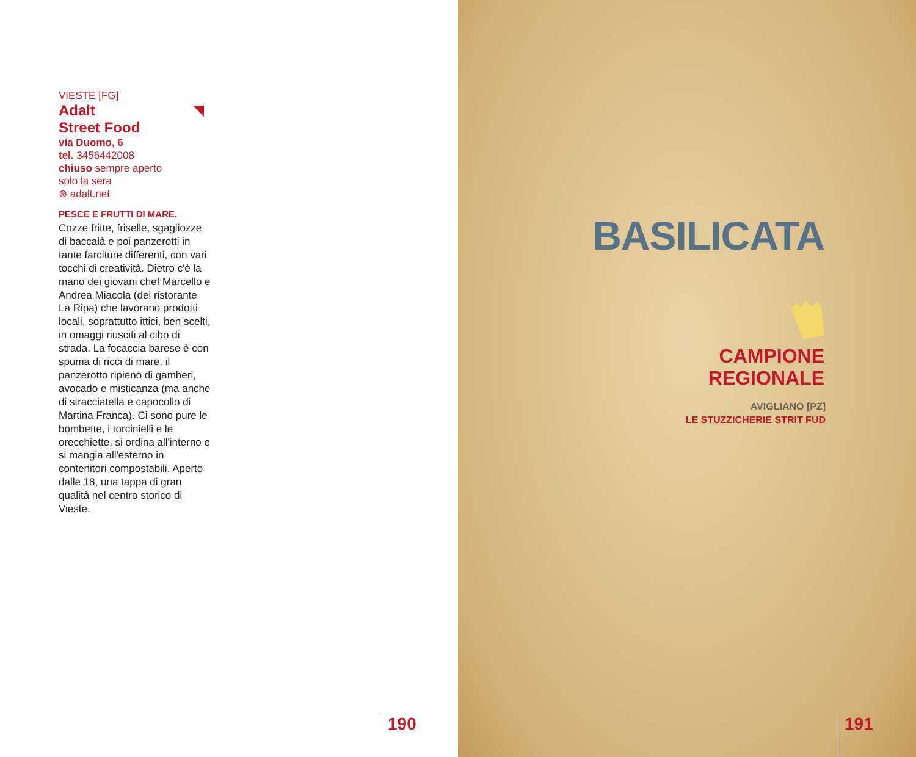VIESTE [FG]
Adalt
Street Food
via Duomo, 6
tel. 3456442008
chiuso sempre aperto
solo la sera
⊛ adalt.net
PESCE E FRUTTI DI MARE.
Cozze fritte, friselle, sgagliozze di baccalà e poi panzerotti in tante farciture differenti, con vari tocchi di creatività. Dietro c'è la mano dei giovani chef Marcello e Andrea Miacola (del ristorante La Ripa) che lavorano prodotti locali, soprattutto ittici, ben scelti, in omaggi riusciti al cibo di strada. La focaccia barese è con spuma di ricci di mare, il panzerotto ripieno di gamberi, avocado e misticanza (ma anche di stracciatella e capocollo di Martina Franca). Ci sono pure le bombette, i torcinielli e le orecchiette, si ordina all'interno e si mangia all'esterno in contenitori compostabili. Aperto dalle 18, una tappa di gran qualità nel centro storico di Vieste.
190
BASILICATA
CAMPIONE
REGIONALE
AVIGLIANO [PZ]
LE STUZZICHERIE STRIT FUD
191